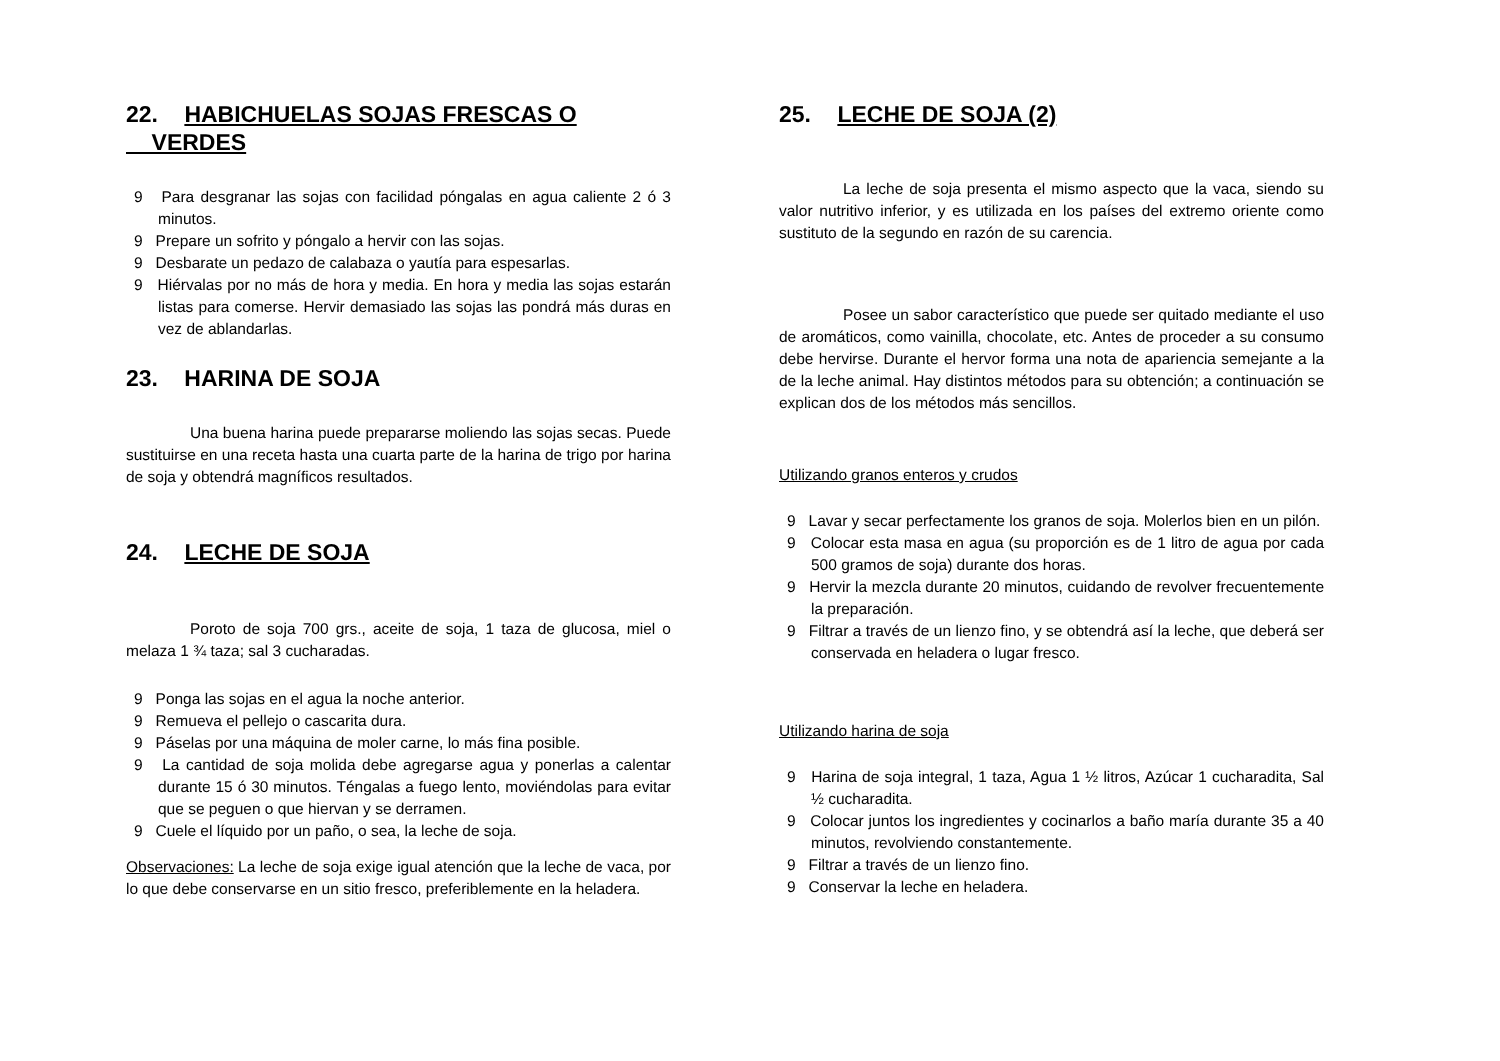22. HABICHUELAS SOJAS FRESCAS O
VERDES
9 Para desgranar las sojas con facilidad póngalas en agua caliente 2 ó 3 minutos.
9 Prepare un sofrito y póngalo a hervir con las sojas.
9 Desbarate un pedazo de calabaza o yautía para espesarlas.
9 Hiérvalas por no más de hora y media. En hora y media las sojas estarán listas para comerse. Hervir demasiado las sojas las pondrá más duras en vez de ablandarlas.
23. HARINA DE SOJA
Una buena harina puede prepararse moliendo las sojas secas. Puede sustituirse en una receta hasta una cuarta parte de la harina de trigo por harina de soja y obtendrá magníficos resultados.
24. LECHE DE SOJA
Poroto de soja 700 grs., aceite de soja, 1 taza de glucosa, miel o melaza 1 ¾ taza; sal 3 cucharadas.
9 Ponga las sojas en el agua la noche anterior.
9 Remueva el pellejo o cascarita dura.
9 Páselas por una máquina de moler carne, lo más fina posible.
9 La cantidad de soja molida debe agregarse agua y ponerlas a calentar durante 15 ó 30 minutos. Téngalas a fuego lento, moviéndolas para evitar que se peguen o que hiervan y se derramen.
9 Cuele el líquido por un paño, o sea, la leche de soja.
Observaciones: La leche de soja exige igual atención que la leche de vaca, por lo que debe conservarse en un sitio fresco, preferiblemente en la heladera.
25. LECHE DE SOJA (2)
La leche de soja presenta el mismo aspecto que la vaca, siendo su valor nutritivo inferior, y es utilizada en los países del extremo oriente como sustituto de la segundo en razón de su carencia.
Posee un sabor característico que puede ser quitado mediante el uso de aromáticos, como vainilla, chocolate, etc. Antes de proceder a su consumo debe hervirse. Durante el hervor forma una nota de apariencia semejante a la de la leche animal. Hay distintos métodos para su obtención; a continuación se explican dos de los métodos más sencillos.
Utilizando granos enteros y crudos
9 Lavar y secar perfectamente los granos de soja. Molerlos bien en un pilón.
9 Colocar esta masa en agua (su proporción es de 1 litro de agua por cada 500 gramos de soja) durante dos horas.
9 Hervir la mezcla durante 20 minutos, cuidando de revolver frecuentemente la preparación.
9 Filtrar a través de un lienzo fino, y se obtendrá así la leche, que deberá ser conservada en heladera o lugar fresco.
Utilizando harina de soja
9 Harina de soja integral, 1 taza, Agua 1 ½ litros, Azúcar 1 cucharadita, Sal ½ cucharadita.
9 Colocar juntos los ingredientes y cocinarlos a baño maría durante 35 a 40 minutos, revolviendo constantemente.
9 Filtrar a través de un lienzo fino.
9 Conservar la leche en heladera.